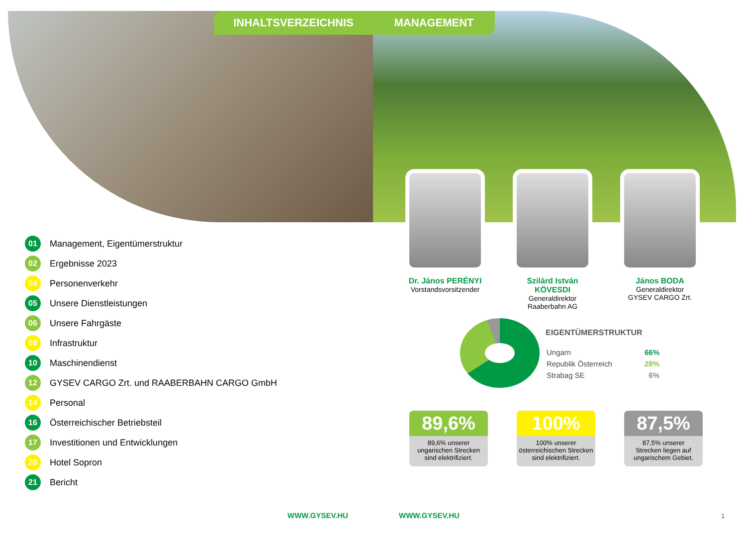INHALTSVERZEICHNIS
01 Management, Eigentümerstruktur
02 Ergebnisse 2023
04 Personenverkehr
05 Unsere Dienstleistungen
06 Unsere Fahrgäste
08 Infrastruktur
10 Maschinendienst
12 GYSEV CARGO Zrt. und RAABERBAHN CARGO GmbH
14 Personal
16 Österreichischer Betriebsteil
17 Investitionen und Entwicklungen
20 Hotel Sopron
21 Bericht
WWW.GYSEV.HU
MANAGEMENT
Dr. János PERÉNYI
Vorstandsvorsitzender
Szilárd István KÖVESDI
Generaldirektor
Raaberbahn AG
János BODA
Generaldirektor
GYSEV CARGO Zrt.
EIGENTÜMERSTRUKTUR
| Ungarn | 66% |
| Republik Österreich | 28% |
| Strabag SE | 6% |
89,6%
89,6% unserer
ungarischen Strecken
sind elektrifiziert.
100%
100% unserer
österreichischen Strecken
sind elektrifiziert.
87,5%
87,5% unserer
Strecken liegen auf
ungarischem Gebiet.
WWW.GYSEV.HU 1